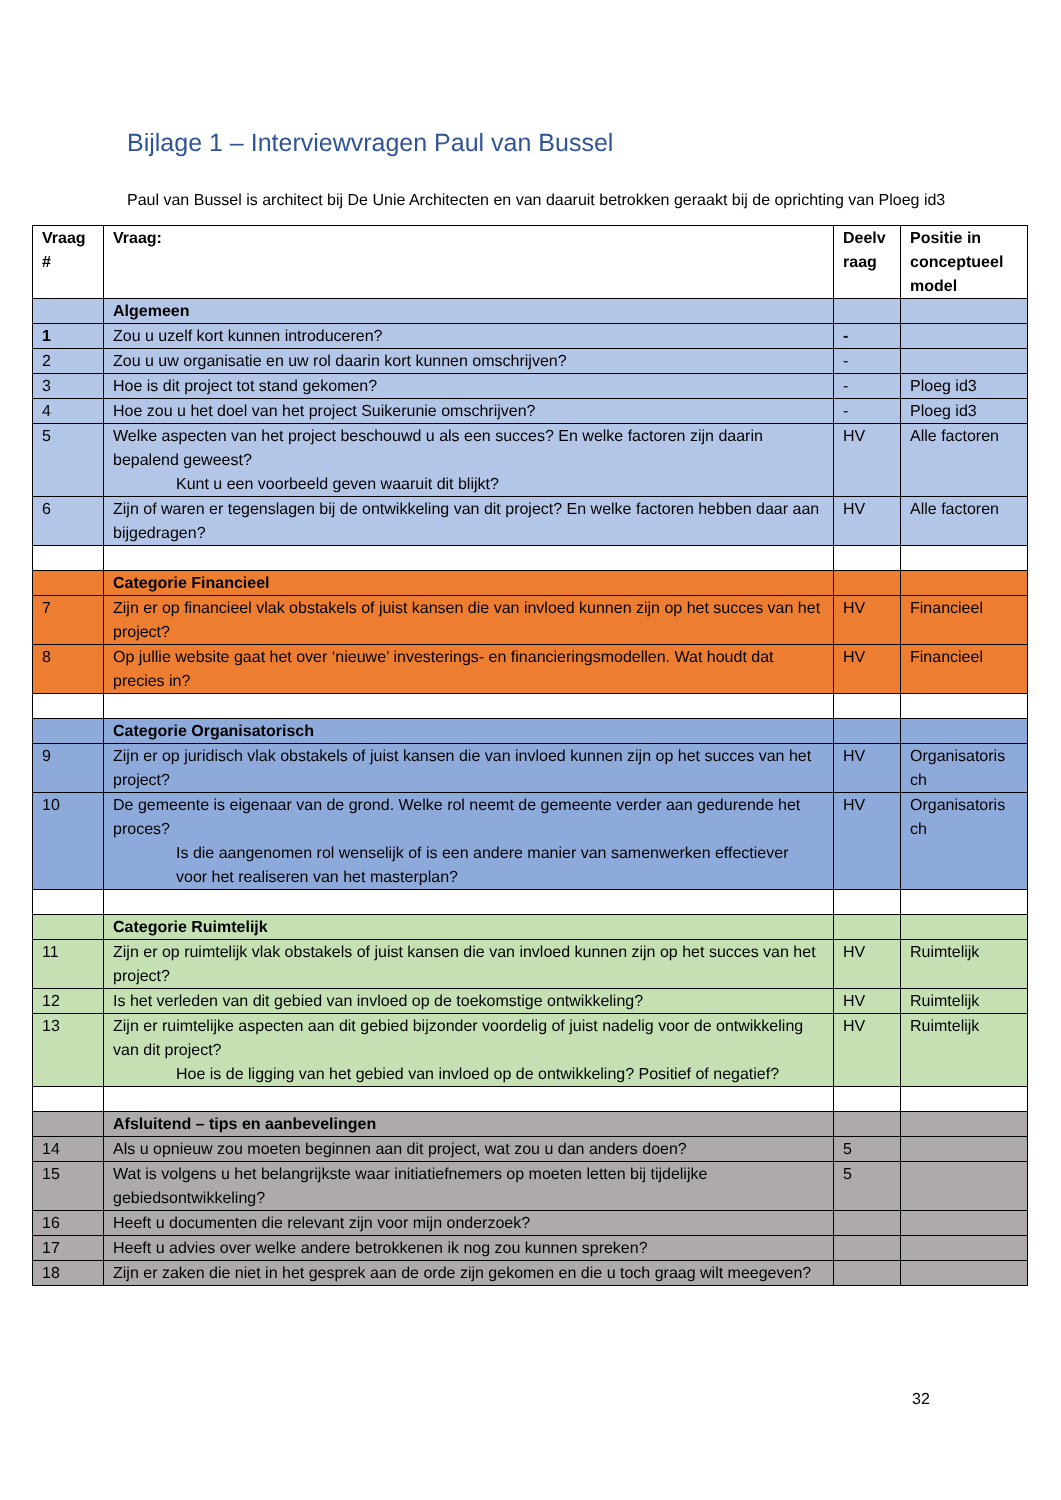Bijlage 1 – Interviewvragen Paul van Bussel
Paul van Bussel is architect bij De Unie Architecten en van daaruit betrokken geraakt bij de oprichting van Ploeg id3
| Vraag # | Vraag: | Deelv raag | Positie in conceptueel model |
| --- | --- | --- | --- |
| | Algemeen | | |
| 1 | Zou u uzelf kort kunnen introduceren? | - | |
| 2 | Zou u uw organisatie en uw rol daarin kort kunnen omschrijven? | - | |
| 3 | Hoe is dit project tot stand gekomen? | - | Ploeg id3 |
| 4 | Hoe zou u het doel van het project Suikerunie omschrijven? | - | Ploeg id3 |
| 5 | Welke aspecten van het project beschouwd u als een succes? En welke factoren zijn daarin bepalend geweest? Kunt u een voorbeeld geven waaruit dit blijkt? | HV | Alle factoren |
| 6 | Zijn of waren er tegenslagen bij de ontwikkeling van dit project? En welke factoren hebben daar aan bijgedragen? | HV | Alle factoren |
| | Categorie Financieel | | |
| 7 | Zijn er op financieel vlak obstakels of juist kansen die van invloed kunnen zijn op het succes van het project? | HV | Financieel |
| 8 | Op jullie website gaat het over ‘nieuwe’ investerings- en financieringsmodellen. Wat houdt dat precies in? | HV | Financieel |
| | Categorie Organisatorisch | | |
| 9 | Zijn er op juridisch vlak obstakels of juist kansen die van invloed kunnen zijn op het succes van het project? | HV | Organisatoris ch |
| 10 | De gemeente is eigenaar van de grond. Welke rol neemt de gemeente verder aan gedurende het proces? Is die aangenomen rol wenselijk of is een andere manier van samenwerken effectiever voor het realiseren van het masterplan? | HV | Organisatoris ch |
| | Categorie Ruimtelijk | | |
| 11 | Zijn er op ruimtelijk vlak obstakels of juist kansen die van invloed kunnen zijn op het succes van het project? | HV | Ruimtelijk |
| 12 | Is het verleden van dit gebied van invloed op de toekomstige ontwikkeling? | HV | Ruimtelijk |
| 13 | Zijn er ruimtelijke aspecten aan dit gebied bijzonder voordelig of juist nadelig voor de ontwikkeling van dit project? Hoe is de ligging van het gebied van invloed op de ontwikkeling? Positief of negatief? | HV | Ruimtelijk |
| | Afsluitend – tips en aanbevelingen | | |
| 14 | Als u opnieuw zou moeten beginnen aan dit project, wat zou u dan anders doen? | 5 | |
| 15 | Wat is volgens u het belangrijkste waar initiatiefnemers op moeten letten bij tijdelijke gebiedsontwikkeling? | 5 | |
| 16 | Heeft u documenten die relevant zijn voor mijn onderzoek? | | |
| 17 | Heeft u advies over welke andere betrokkenen ik nog zou kunnen spreken? | | |
| 18 | Zijn er zaken die niet in het gesprek aan de orde zijn gekomen en die u toch graag wilt meegeven? | | |
32